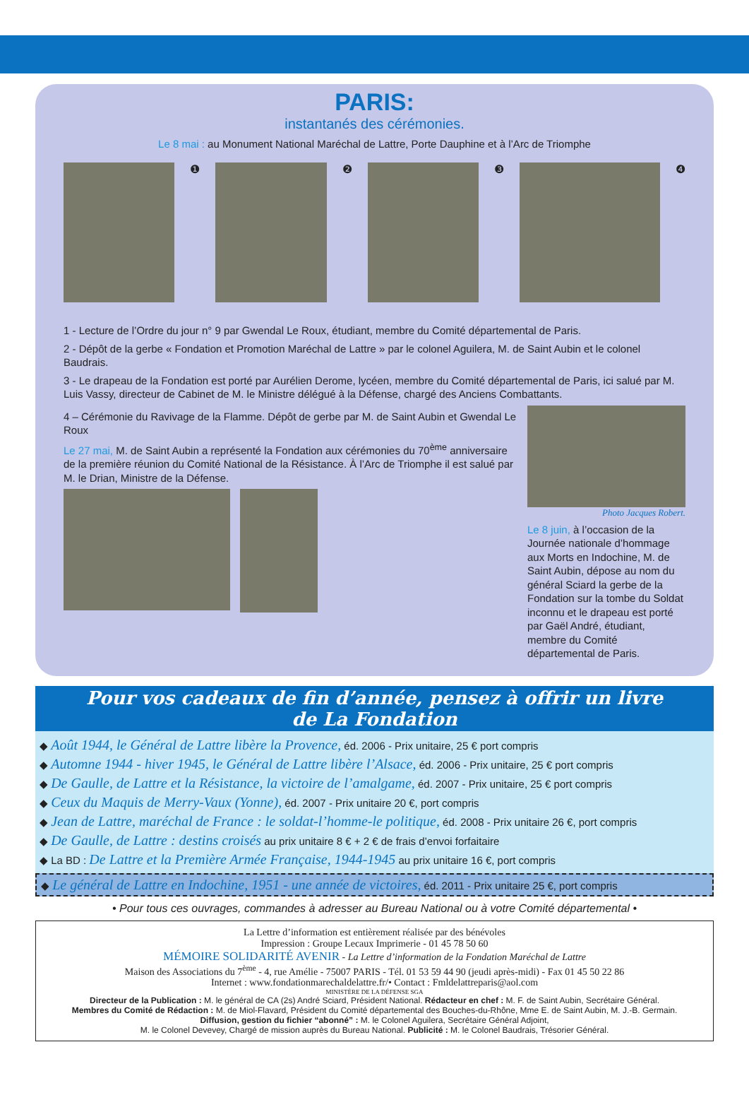PARIS:
instantanés des cérémonies.
Le 8 mai : au Monument National Maréchal de Lattre, Porte Dauphine et à l’Arc de Triomphe
❶
❷
❸
❹
1 - Lecture de l’Ordre du jour n° 9 par Gwendal Le Roux, étudiant, membre du Comité départemental de Paris.
2 - Dépôt de la gerbe « Fondation et Promotion Maréchal de Lattre » par le colonel Aguilera, M. de Saint Aubin et le colonel Baudrais.
3 - Le drapeau de la Fondation est porté par Aurélien Derome, lycéen, membre du Comité départemental de Paris, ici salué par M. Luis Vassy, directeur de Cabinet de M. le Ministre délégué à la Défense, chargé des Anciens Combattants.
4 – Cérémonie du Ravivage de la Flamme. Dépôt de gerbe par M. de Saint Aubin et Gwendal Le Roux
Le 27 mai, M. de Saint Aubin a représenté la Fondation aux cérémonies du 70<sup>ème</sup> anniversaire de la première réunion du Comité National de la Résistance. À l’Arc de Triomphe il est salué par M. le Drian, Ministre de la Défense.
Photo Jacques Robert.
Le 8 juin, à l’occasion de la Journée nationale d’hommage aux Morts en Indochine, M. de Saint Aubin, dépose au nom du général Sciard la gerbe de la Fondation sur la tombe du Soldat inconnu et le drapeau est porté par Gaël André, étudiant, membre du Comité départemental de Paris.
Pour vos cadeaux de fin d’année, pensez à offrir un livre
de La Fondation
◆ Août 1944, le Général de Lattre libère la Provence, éd. 2006 - Prix unitaire, 25 € port compris
◆ Automne 1944 - hiver 1945, le Général de Lattre libère l’Alsace, éd. 2006 - Prix unitaire, 25 € port compris
◆ De Gaulle, de Lattre et la Résistance, la victoire de l’amalgame, éd. 2007 - Prix unitaire, 25 € port compris
◆ Ceux du Maquis de Merry-Vaux (Yonne), éd. 2007 - Prix unitaire 20 €, port compris
◆ Jean de Lattre, maréchal de France : le soldat-l’homme-le politique, éd. 2008 - Prix unitaire 26 €, port compris
◆ De Gaulle, de Lattre : destins croisés au prix unitaire 8 € + 2 € de frais d’envoi forfaitaire
◆ La BD : De Lattre et la Première Armée Française, 1944-1945 au prix unitaire 16 €, port compris
◆ Le général de Lattre en Indochine, 1951 - une année de victoires, éd. 2011 - Prix unitaire 25 €, port compris
• Pour tous ces ouvrages, commandes à adresser au Bureau National ou à votre Comité départemental •
La Lettre d’information est entièrement réalisée par des bénévoles
Impression : Groupe Lecaux Imprimerie - 01 45 78 50 60
MÉMOIRE SOLIDARITÉ AVENIR - La Lettre d’information de la Fondation Maréchal de Lattre
Maison des Associations du 7<sup>ème</sup> - 4, rue Amélie - 75007 PARIS - Tél. 01 53 59 44 90 (jeudi après-midi) - Fax 01 45 50 22 86
Internet : www.fondationmarechaldelattre.fr/• Contact : Fmldelattreparis@aol.com
MINISTÈRE DE LA DÉFENSE SGA
Directeur de la Publication : M. le général de CA (2s) André Sciard, Président National. Rédacteur en chef : M. F. de Saint Aubin, Secrétaire Général.
Membres du Comité de Rédaction : M. de Miol-Flavard, Président du Comité départemental des Bouches-du-Rhône, Mme E. de Saint Aubin, M. J.-B. Germain.
Diffusion, gestion du fichier “abonné” : M. le Colonel Aguilera, Secrétaire Général Adjoint,
M. le Colonel Devevey, Chargé de mission auprès du Bureau National. Publicité : M. le Colonel Baudrais, Trésorier Général.